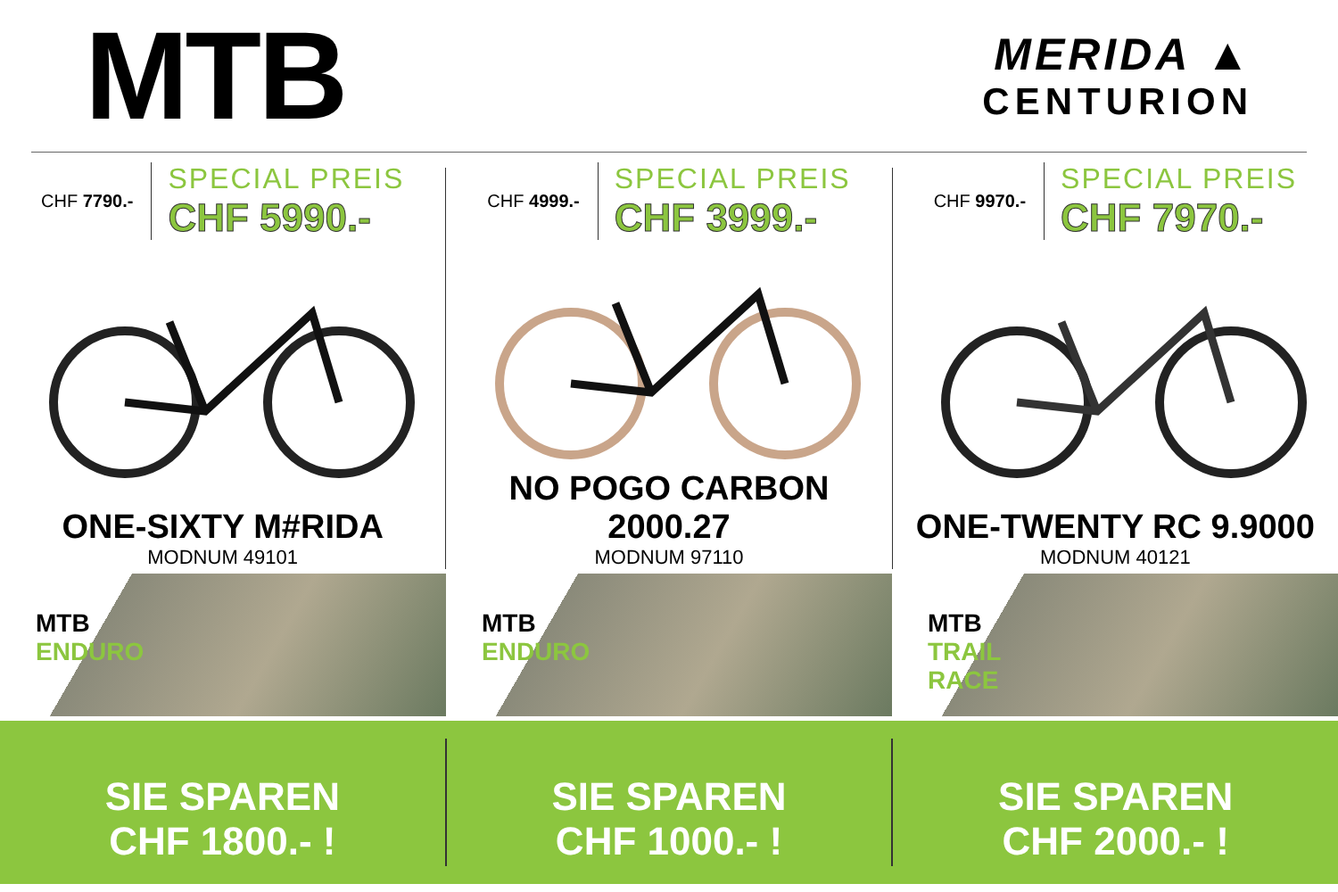MTB
MERIDA ▲
CENTURION
CHF 7790.-
SPECIAL PREIS
CHF 5990.-
ONE-SIXTY M#RIDA
MODNUM 49101
CHF 4999.-
SPECIAL PREIS
CHF 3999.-
NO POGO CARBON 2000.27
MODNUM 97110
CHF 9970.-
SPECIAL PREIS
CHF 7970.-
ONE-TWENTY RC 9.9000
MODNUM 40121
MTB
ENDURO
MTB
ENDURO
MTB
TRAIL
RACE
SIE SPAREN
CHF 1800.- !
SIE SPAREN
CHF 1000.- !
SIE SPAREN
CHF 2000.- !